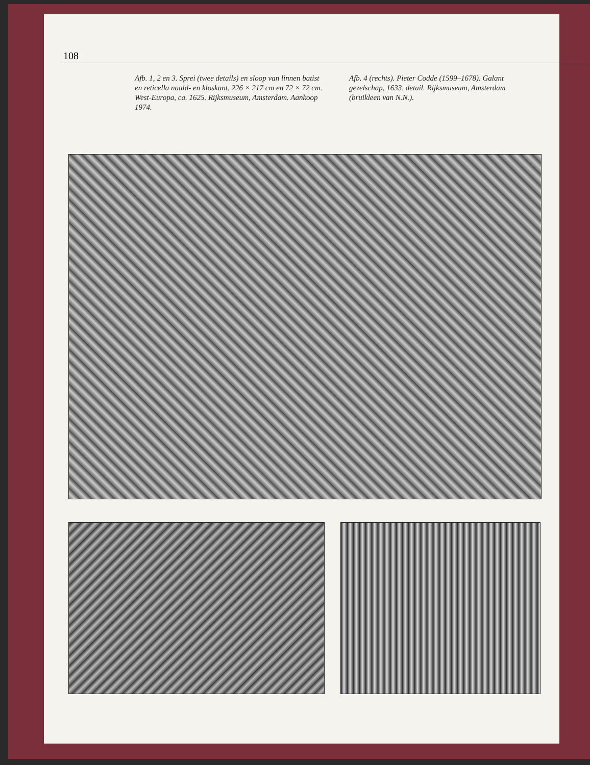108
Afb. 1, 2 en 3. Sprei (twee details) en sloop van linnen batist en reticella naald- en kloskant, 226 × 217 cm en 72 × 72 cm. West-Europa, ca. 1625. Rijksmuseum, Amsterdam. Aankoop 1974.
Afb. 4 (rechts). Pieter Codde (1599–1678). Galant gezelschap, 1633, detail. Rijksmuseum, Amsterdam (bruikleen van N.N.).